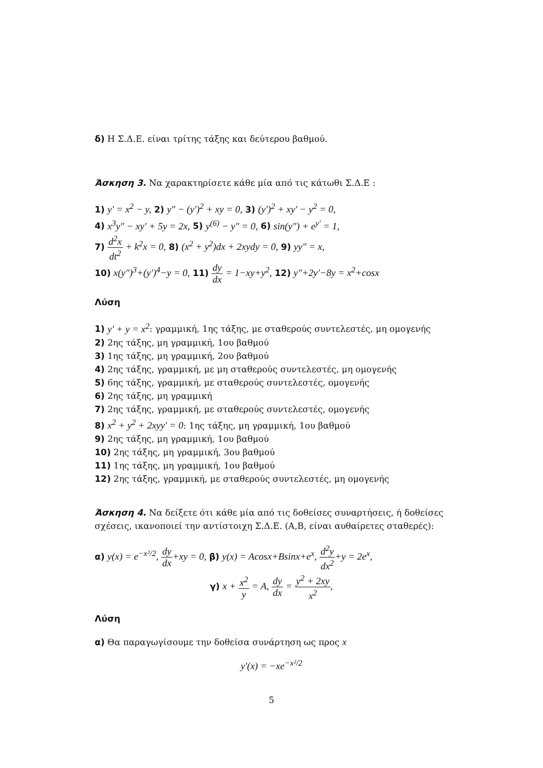δ) Η Σ.Δ.Ε. είναι τρίτης τάξης και δεύτερου βαθμού.
Άσκηση 3. Να χαρακτηρίσετε κάθε μία από τις κάτωθι Σ.Δ.Ε :
1) y′ = x<sup>2</sup> − y, 2) y″ − (y′)<sup>2</sup> + xy = 0, 3) (y′)<sup>2</sup> + xy′ − y<sup>2</sup> = 0,
4) x<sup>3</sup>y″ − xy′ + 5y = 2x, 5) y<sup>(6)</sup> − y″ = 0, 6) sin(y″) + e<sup>y′</sup> = 1,
7) d<sup>2</sup>x dt<sup>2</sup> + k<sup>2</sup>x = 0, 8) (x<sup>2</sup> + y<sup>2</sup>)dx + 2xydy = 0, 9) yy″ = x,
10) x(y″)<sup>3</sup>+(y′)<sup>4</sup>−y = 0, 11) dy dx = 1−xy+y<sup>2</sup>, 12) y″+2y′−8y = x<sup>2</sup>+cosx
Λύση
1) y′ + y = x<sup>2</sup>: γραμμική, 1ης τάξης, με σταθερούς συντελεστές, μη ομογενής
2) 2ης τάξης, μη γραμμική, 1ου βαθμού
3) 1ης τάξης, μη γραμμική, 2ου βαθμού
4) 2ης τάξης, γραμμική, με μη σταθερούς συντελεστές, μη ομογενής
5) 6ης τάξης, γραμμική, με σταθερούς συντελεστές, ομογενής
6) 2ης τάξης, μη γραμμική
7) 2ης τάξης, γραμμική, με σταθερούς συντελεστές, ομογενής
8) x<sup>2</sup> + y<sup>2</sup> + 2xyy′ = 0: 1ης τάξης, μη γραμμική, 1ου βαθμού
9) 2ης τάξης, μη γραμμική, 1ου βαθμού
10) 2ης τάξης, μη γραμμική, 3ου βαθμού
11) 1ης τάξης, μη γραμμική, 1ου βαθμού
12) 2ης τάξης, γραμμική, με σταθερούς συντελεστές, μη ομογενής
Άσκηση 4. Να δείξετε ότι κάθε μία από τις δοθείσες συναρτήσεις, ή δοθείσες σχέσεις, ικανοποιεί την αντίστοιχη Σ.Δ.Ε. (Α,Β, είναι αυθαίρετες σταθερές):
α) y(x) = e<sup>−x²/2</sup>, dy dx+xy = 0, β) y(x) = Acosx+Bsinx+e<sup>x</sup>, d<sup>2</sup>y dx<sup>2</sup>+y = 2e<sup>x</sup>,
γ) x + x<sup>2</sup> y = A, dy dx = y<sup>2</sup> + 2xy x<sup>2</sup>,
Λύση
α) Θα παραγωγίσουμε την δοθείσα συνάρτηση ως προς x
y′(x) = −xe<sup>−x²/2</sup>
5